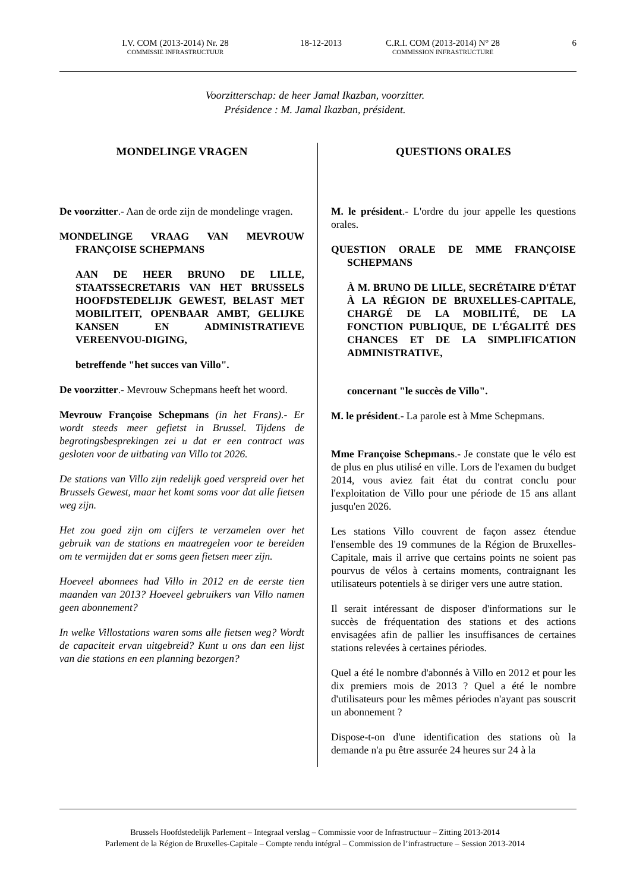I.V. COM (2013-2014) Nr. 28
COMMISSIE INFRASTRUCTUUR
18-12-2013 C.R.I. COM (2013-2014) N° 28
COMMISSION INFRASTRUCTURE
6
Voorzitterschap: de heer Jamal Ikazban, voorzitter.
Présidence : M. Jamal Ikazban, président.
MONDELINGE VRAGEN
De voorzitter.- Aan de orde zijn de mondelinge vragen.
MONDELINGE VRAAG VAN MEVROUW FRANÇOISE SCHEPMANS
AAN DE HEER BRUNO DE LILLE, STAATSSECRETARIS VAN HET BRUSSELS HOOFDSTEDELIJK GEWEST, BELAST MET MOBILITEIT, OPENBAAR AMBT, GELIJKE KANSEN EN ADMINISTRATIEVE VEREENVOU-DIGING,
betreffende "het succes van Villo".
De voorzitter.- Mevrouw Schepmans heeft het woord.
Mevrouw Françoise Schepmans (in het Frans).- Er wordt steeds meer gefietst in Brussel. Tijdens de begrotingsbesprekingen zei u dat er een contract was gesloten voor de uitbating van Villo tot 2026.
De stations van Villo zijn redelijk goed verspreid over het Brussels Gewest, maar het komt soms voor dat alle fietsen weg zijn.
Het zou goed zijn om cijfers te verzamelen over het gebruik van de stations en maatregelen voor te bereiden om te vermijden dat er soms geen fietsen meer zijn.
Hoeveel abonnees had Villo in 2012 en de eerste tien maanden van 2013? Hoeveel gebruikers van Villo namen geen abonnement?
In welke Villostations waren soms alle fietsen weg? Wordt de capaciteit ervan uitgebreid? Kunt u ons dan een lijst van die stations en een planning bezorgen?
QUESTIONS ORALES
M. le président.- L'ordre du jour appelle les questions orales.
QUESTION ORALE DE MME FRANÇOISE SCHEPMANS
À M. BRUNO DE LILLE, SECRÉTAIRE D'ÉTAT À LA RÉGION DE BRUXELLES-CAPITALE, CHARGÉ DE LA MOBILITÉ, DE LA FONCTION PUBLIQUE, DE L'ÉGALITÉ DES CHANCES ET DE LA SIMPLIFICATION ADMINISTRATIVE,
concernant "le succès de Villo".
M. le président.- La parole est à Mme Schepmans.
Mme Françoise Schepmans.- Je constate que le vélo est de plus en plus utilisé en ville. Lors de l'examen du budget 2014, vous aviez fait état du contrat conclu pour l'exploitation de Villo pour une période de 15 ans allant jusqu'en 2026.
Les stations Villo couvrent de façon assez étendue l'ensemble des 19 communes de la Région de Bruxelles-Capitale, mais il arrive que certains points ne soient pas pourvus de vélos à certains moments, contraignant les utilisateurs potentiels à se diriger vers une autre station.
Il serait intéressant de disposer d'informations sur le succès de fréquentation des stations et des actions envisagées afin de pallier les insuffisances de certaines stations relevées à certaines périodes.
Quel a été le nombre d'abonnés à Villo en 2012 et pour les dix premiers mois de 2013 ? Quel a été le nombre d'utilisateurs pour les mêmes périodes n'ayant pas souscrit un abonnement ?
Dispose-t-on d'une identification des stations où la demande n'a pu être assurée 24 heures sur 24 à la
Brussels Hoofdstedelijk Parlement – Integraal verslag – Commissie voor de Infrastructuur – Zitting 2013-2014
Parlement de la Région de Bruxelles-Capitale – Compte rendu intégral – Commission de l’infrastructure – Session 2013-2014